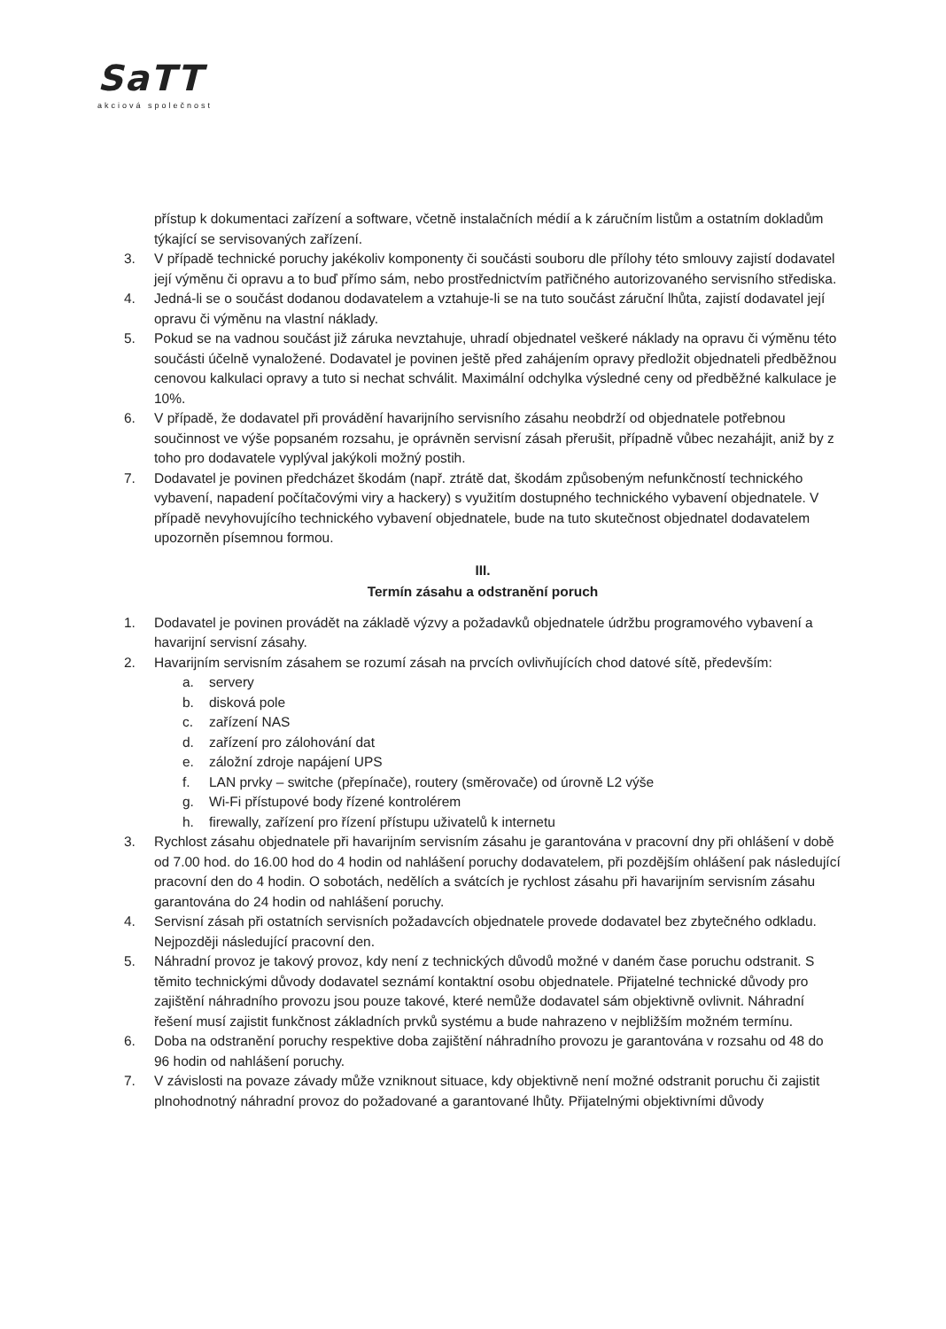SaTT
akciová společnost
přístup k dokumentaci zařízení a software, včetně instalačních médií a k záručním listům a ostatním dokladům týkající se servisovaných zařízení.
3. V případě technické poruchy jakékoliv komponenty či součásti souboru dle přílohy této smlouvy zajistí dodavatel její výměnu či opravu a to buď přímo sám, nebo prostřednictvím patřičného autorizovaného servisního střediska.
4. Jedná-li se o součást dodanou dodavatelem a vztahuje-li se na tuto součást záruční lhůta, zajistí dodavatel její opravu či výměnu na vlastní náklady.
5. Pokud se na vadnou součást již záruka nevztahuje, uhradí objednatel veškeré náklady na opravu či výměnu této součásti účelně vynaložené. Dodavatel je povinen ještě před zahájením opravy předložit objednateli předběžnou cenovou kalkulaci opravy a tuto si nechat schválit. Maximální odchylka výsledné ceny od předběžné kalkulace je 10%.
6. V případě, že dodavatel při provádění havarijního servisního zásahu neobdrží od objednatele potřebnou součinnost ve výše popsaném rozsahu, je oprávněn servisní zásah přerušit, případně vůbec nezahájit, aniž by z toho pro dodavatele vyplýval jakýkoli možný postih.
7. Dodavatel je povinen předcházet škodám (např. ztrátě dat, škodám způsobeným nefunkčností technického vybavení, napadení počítačovými viry a hackery) s využitím dostupného technického vybavení objednatele. V případě nevyhovujícího technického vybavení objednatele, bude na tuto skutečnost objednatel dodavatelem upozorněn písemnou formou.
III.
Termín zásahu a odstranění poruch
1. Dodavatel je povinen provádět na základě výzvy a požadavků objednatele údržbu programového vybavení a havarijní servisní zásahy.
2. Havarijním servisním zásahem se rozumí zásah na prvcích ovlivňujících chod datové sítě, především:
a. servery
b. disková pole
c. zařízení NAS
d. zařízení pro zálohování dat
e. záložní zdroje napájení UPS
f. LAN prvky – switche (přepínače), routery (směrovače) od úrovně L2 výše
g. Wi-Fi přístupové body řízené kontrolérem
h. firewally, zařízení pro řízení přístupu uživatelů k internetu
3. Rychlost zásahu objednatele při havarijním servisním zásahu je garantována v pracovní dny při ohlášení v době od 7.00 hod. do 16.00 hod do 4 hodin od nahlášení poruchy dodavatelem, při pozdějším ohlášení pak následující pracovní den do 4 hodin. O sobotách, nedělích a svátcích je rychlost zásahu při havarijním servisním zásahu garantována do 24 hodin od nahlášení poruchy.
4. Servisní zásah při ostatních servisních požadavcích objednatele provede dodavatel bez zbytečného odkladu. Nejpozději následující pracovní den.
5. Náhradní provoz je takový provoz, kdy není z technických důvodů možné v daném čase poruchu odstranit. S těmito technickými důvody dodavatel seznámí kontaktní osobu objednatele. Přijatelné technické důvody pro zajištění náhradního provozu jsou pouze takové, které nemůže dodavatel sám objektivně ovlivnit. Náhradní řešení musí zajistit funkčnost základních prvků systému a bude nahrazeno v nejbližším možném termínu.
6. Doba na odstranění poruchy respektive doba zajištění náhradního provozu je garantována v rozsahu od 48 do 96 hodin od nahlášení poruchy.
7. V závislosti na povaze závady může vzniknout situace, kdy objektivně není možné odstranit poruchu či zajistit plnohodnotný náhradní provoz do požadované a garantované lhůty. Přijatelnými objektivními důvody